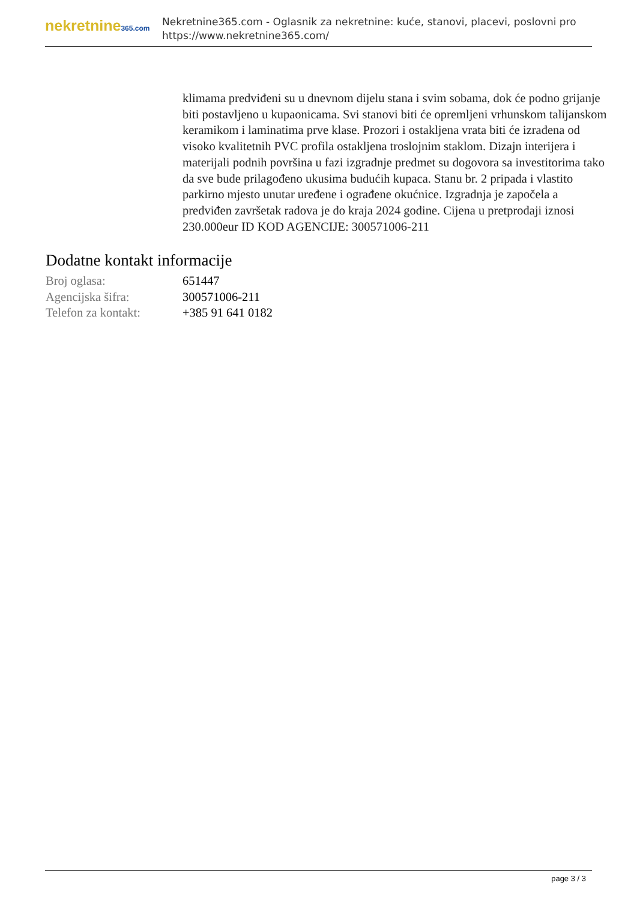nekretnine365.com
Nekretnine365.com - Oglasnik za nekretnine: kuće, stanovi, placevi, poslovni pro
https://www.nekretnine365.com/
klimama predviđeni su u dnevnom dijelu stana i svim sobama, dok će podno grijanje biti postavljeno u kupaonicama. Svi stanovi biti će opremljeni vrhunskom talijanskom keramikom i laminatima prve klase. Prozori i ostakljena vrata biti će izrađena od visoko kvalitetnih PVC profila ostakljena troslojnim staklom. Dizajn interijera i materijali podnih površina u fazi izgradnje predmet su dogovora sa investitorima tako da sve bude prilagođeno ukusima budućih kupaca. Stanu br. 2 pripada i vlastito parkirno mjesto unutar uređene i ograđene okućnice. Izgradnja je započela a predviđen završetak radova je do kraja 2024 godine. Cijena u pretprodaji iznosi 230.000eur ID KOD AGENCIJE: 300571006-211
Dodatne kontakt informacije
| Broj oglasa: | 651447 |
| Agencijska šifra: | 300571006-211 |
| Telefon za kontakt: | +385 91 641 0182 |
page 3 / 3